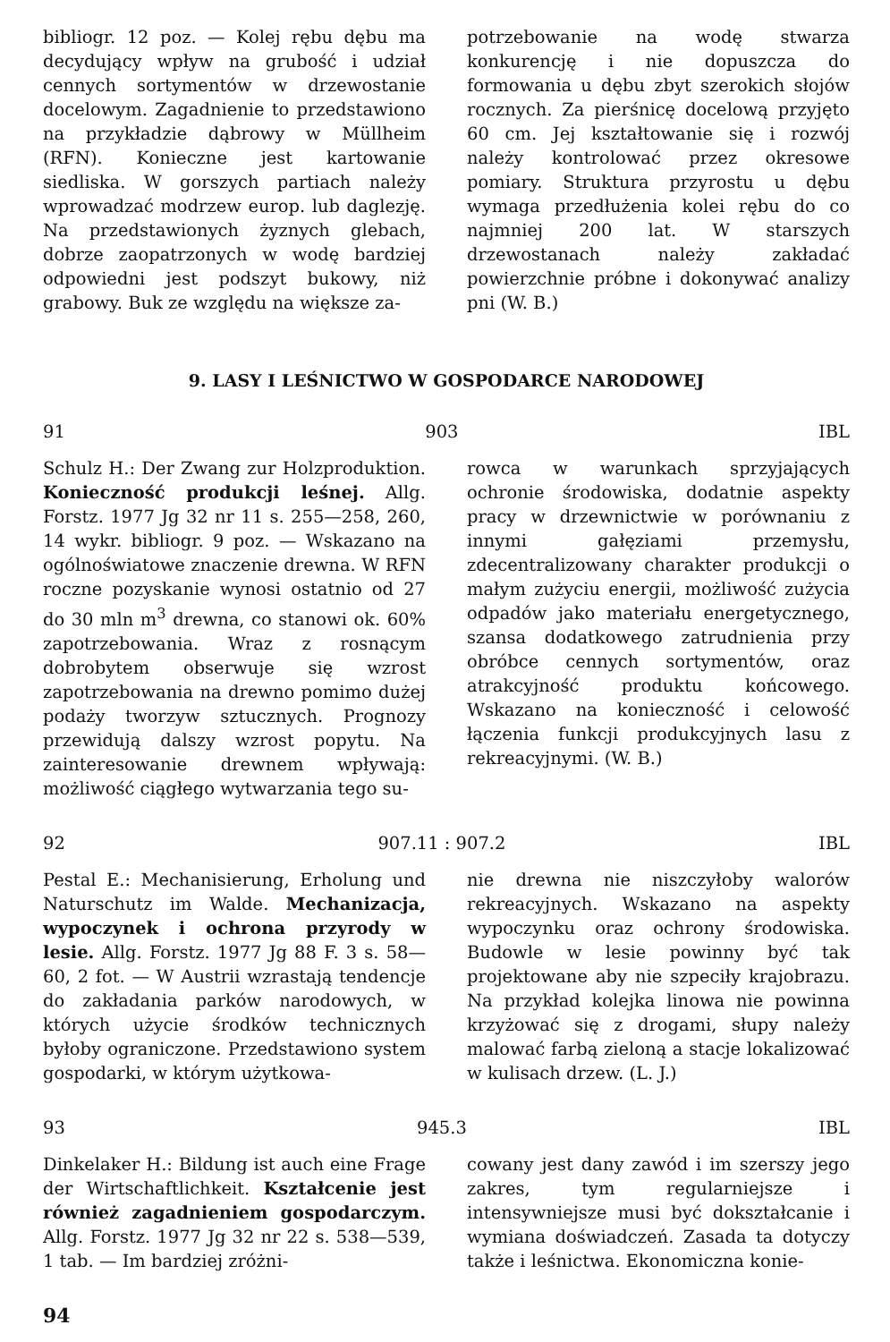bibliogr. 12 poz. — Kolej rębu dębu ma decydujący wpływ na grubość i udział cennych sortymentów w drzewostanie docelowym. Zagadnienie to przedstawiono na przykładzie dąbrowy w Müllheim (RFN). Konieczne jest kartowanie siedliska. W gorszych partiach należy wprowadzać modrzew europ. lub daglezję. Na przedstawionych żyznych glebach, dobrze zaopatrzonych w wodę bardziej odpowiedni jest podszyt bukowy, niż grabowy. Buk ze względu na większe za-
potrzebowanie na wodę stwarza konkurencję i nie dopuszcza do formowania u dębu zbyt szerokich słojów rocznych. Za pierśnicę docelową przyjęto 60 cm. Jej kształtowanie się i rozwój należy kontrolować przez okresowe pomiary. Struktura przyrostu u dębu wymaga przedłużenia kolei rębu do co najmniej 200 lat. W starszych drzewostanach należy zakładać powierzchnie próbne i dokonywać analizy pni (W. B.)
9. LASY I LEŚNICTWO W GOSPODARCE NARODOWEJ
91 903 IBL
Schulz H.: Der Zwang zur Holzproduktion. Konieczność produkcji leśnej. Allg. Forstz. 1977 Jg 32 nr 11 s. 255—258, 260, 14 wykr. bibliogr. 9 poz. — Wskazano na ogólnoświatowe znaczenie drewna. W RFN roczne pozyskanie wynosi ostatnio od 27 do 30 mln m<sup>3</sup> drewna, co stanowi ok. 60% zapotrzebowania. Wraz z rosnącym dobrobytem obserwuje się wzrost zapotrzebowania na drewno pomimo dużej podaży tworzyw sztucznych. Prognozy przewidują dalszy wzrost popytu. Na zainteresowanie drewnem wpływają: możliwość ciągłego wytwarzania tego su-
rowca w warunkach sprzyjających ochronie środowiska, dodatnie aspekty pracy w drzewnictwie w porównaniu z innymi gałęziami przemysłu, zdecentralizowany charakter produkcji o małym zużyciu energii, możliwość zużycia odpadów jako materiału energetycznego, szansa dodatkowego zatrudnienia przy obróbce cennych sortymentów, oraz atrakcyjność produktu końcowego. Wskazano na konieczność i celowość łączenia funkcji produkcyjnych lasu z rekreacyjnymi. (W. B.)
92 907.11 : 907.2 IBL
Pestal E.: Mechanisierung, Erholung und Naturschutz im Walde. Mechanizacja, wypoczynek i ochrona przyrody w lesie. Allg. Forstz. 1977 Jg 88 F. 3 s. 58—60, 2 fot. — W Austrii wzrastają tendencje do zakładania parków narodowych, w których użycie środków technicznych byłoby ograniczone. Przedstawiono system gospodarki, w którym użytkowa-
nie drewna nie niszczyłoby walorów rekreacyjnych. Wskazano na aspekty wypoczynku oraz ochrony środowiska. Budowle w lesie powinny być tak projektowane aby nie szpeciły krajobrazu. Na przykład kolejka linowa nie powinna krzyżować się z drogami, słupy należy malować farbą zieloną a stacje lokalizować w kulisach drzew. (L. J.)
93 945.3 IBL
Dinkelaker H.: Bildung ist auch eine Frage der Wirtschaftlichkeit. Kształcenie jest również zagadnieniem gospodarczym. Allg. Forstz. 1977 Jg 32 nr 22 s. 538—539, 1 tab. — Im bardziej zróżni-
cowany jest dany zawód i im szerszy jego zakres, tym regularniejsze i intensywniejsze musi być dokształcanie i wymiana doświadczeń. Zasada ta dotyczy także i leśnictwa. Ekonomiczna konie-
94